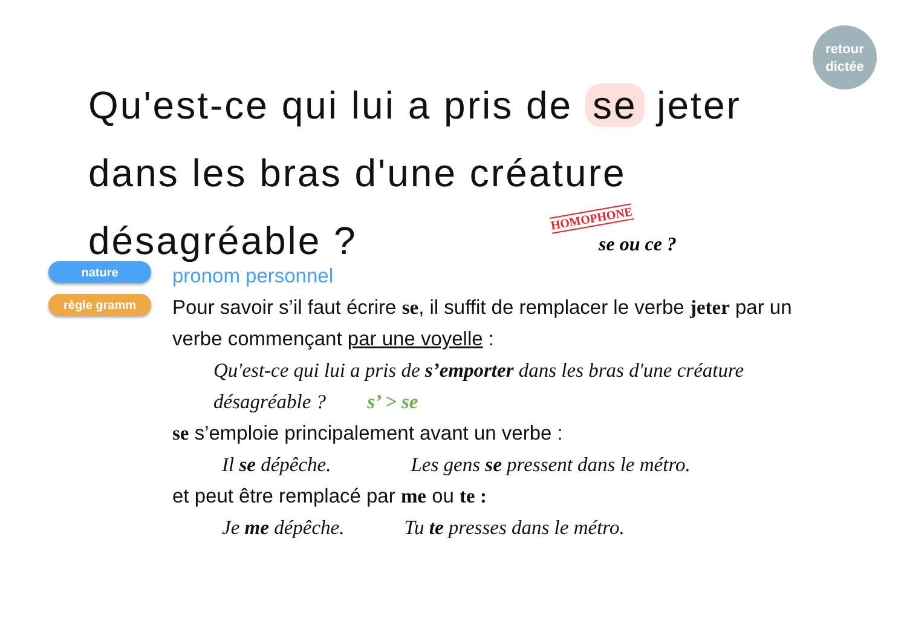retour
dictée
Qu'est-ce qui lui a pris de se jeter dans les bras d'une créature désagréable ?
HOMOPHONE
se ou ce ?
nature
règle gramm
pronom personnel
Pour savoir s’il faut écrire se, il suffit de remplacer le verbe jeter par un verbe commençant par une voyelle :
Qu'est-ce qui lui a pris de s’emporter dans les bras d'une créature désagréable ? s’ > se
se s’emploie principalement avant un verbe :
Il se dépêche. Les gens se pressent dans le métro.
et peut être remplacé par me ou te :
Je me dépêche. Tu te presses dans le métro.